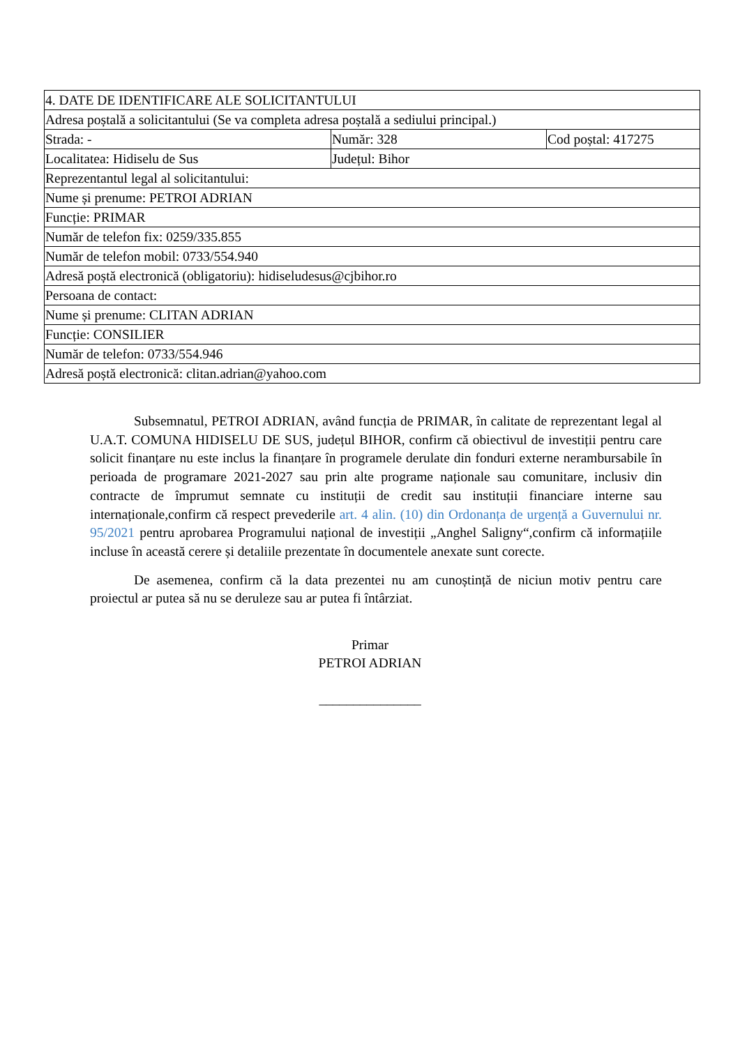| 4. DATE DE IDENTIFICARE ALE SOLICITANTULUI | | |
| Adresa poștală a solicitantului (Se va completa adresa poștală a sediului principal.) | | |
| Strada: - | Număr: 328 | Cod poștal: 417275 |
| Localitatea: Hidiselu de Sus | Județul: Bihor | |
| Reprezentantul legal al solicitantului: | | |
| Nume și prenume: PETROI ADRIAN | | |
| Funcție: PRIMAR | | |
| Număr de telefon fix: 0259/335.855 | | |
| Număr de telefon mobil: 0733/554.940 | | |
| Adresă poștă electronică (obligatoriu): hidiseludesus@cjbihor.ro | | |
| Persoana de contact: | | |
| Nume și prenume: CLITAN ADRIAN | | |
| Funcție: CONSILIER | | |
| Număr de telefon: 0733/554.946 | | |
| Adresă poștă electronică: clitan.adrian@yahoo.com | | |
Subsemnatul, PETROI ADRIAN, având funcția de PRIMAR, în calitate de reprezentant legal al U.A.T. COMUNA HIDISELU DE SUS, județul BIHOR, confirm că obiectivul de investiții pentru care solicit finanțare nu este inclus la finanțare în programele derulate din fonduri externe nerambursabile în perioada de programare 2021-2027 sau prin alte programe naționale sau comunitare, inclusiv din contracte de împrumut semnate cu instituții de credit sau instituții financiare interne sau internaționale,confirm că respect prevederile art. 4 alin. (10) din Ordonanța de urgență a Guvernului nr. 95/2021 pentru aprobarea Programului național de investiții „Anghel Saligny“,confirm că informațiile incluse în această cerere și detaliile prezentate în documentele anexate sunt corecte.
De asemenea, confirm că la data prezentei nu am cunoștință de niciun motiv pentru care proiectul ar putea să nu se deruleze sau ar putea fi întârziat.
Primar
PETROI ADRIAN
_______________